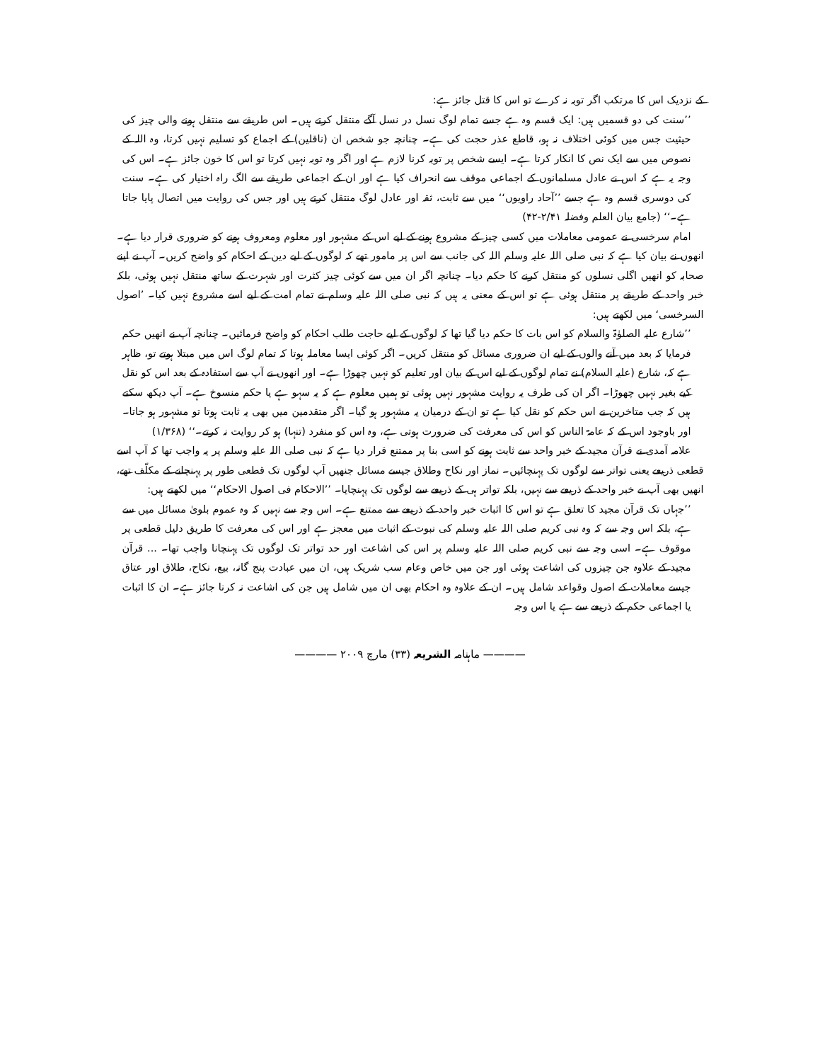کے نزدیک اس کا مرتکب اگر توبہ نہ کرے تو اس کا قتل جائز ہے:
’’سنت کی دو قسمیں ہیں: ایک قسم وہ ہے جسے تمام لوگ نسل در نسل آگے منتقل کرتے ہیں۔ اس طریقے سے منتقل ہونے والی چیز کی حیثیت جس میں کوئی اختلاف نہ ہو، قاطع عذر حجت کی ہے۔ چنانچہ جو شخص ان (ناقلین) کے اجماع کو تسلیم نہیں کرتا، وہ اللہ کے نصوص میں سے ایک نص کا انکار کرتا ہے۔ ایسے شخص پر توبہ کرنا لازم ہے اور اگر وہ توبہ نہیں کرتا تو اس کا خون جائز ہے۔ اس کی وجہ یہ ہے کہ اس نے عادل مسلمانوں کے اجماعی موقف سے انحراف کیا ہے اور ان کے اجماعی طریقے سے الگ راہ اختیار کی ہے۔ سنت کی دوسری قسم وہ ہے جسے ’’آحاد راویوں‘‘ میں سے ثابت، ثقہ اور عادل لوگ منتقل کرتے ہیں اور جس کی روایت میں اتصال پایا جاتا ہے۔‘‘ (جامع بیان العلم وفضلہ ۲/۴۱-۴۲)
امام سرخسی نے عمومی معاملات میں کسی چیز کے مشروع ہونے کے لیے اس کے مشہور اور معلوم ومعروف ہونے کو ضروری قرار دیا ہے۔ انھوں نے بیان کیا ہے کہ نبی صلی اللہ علیہ وسلم اللہ کی جانب سے اس پر مامور تھے کہ لوگوں کے لیے دین کے احکام کو واضح کریں۔ آپ نے اپنے صحابہ کو انھیں اگلی نسلوں کو منتقل کرنے کا حکم دیا۔ چنانچہ اگر ان میں سے کوئی چیز کثرت اور شہرت کے ساتھ منتقل نہیں ہوئی، بلکہ خبر واحد کے طریقے پر منتقل ہوئی ہے تو اس کے معنی یہ ہیں کہ نبی صلی اللہ علیہ وسلم نے تمام امت کے لیے اسے مشروع نہیں کیا۔ ’اصول السرخسی‘ میں لکھتے ہیں:
’’شارع علیہ الصلوٰۃ والسلام کو اس بات کا حکم دیا گیا تھا کہ لوگوں کے لیے حاجت طلب احکام کو واضح فرمائیں۔ چنانچہ آپ نے انھیں حکم فرمایا کہ بعد میں آنے والوں کے لیے ان ضروری مسائل کو منتقل کریں۔ اگر کوئی ایسا معاملہ ہوتا کہ تمام لوگ اس میں مبتلا ہوتے تو، ظاہر ہے کہ، شارع (علیہ السلام) نے تمام لوگوں کے لیے اس کے بیان اور تعلیم کو نہیں چھوڑا ہے۔ اور انھوں نے آپ سے استفادہ کے بعد اس کو نقل کیے بغیر نہیں چھوڑا۔ اگر ان کی طرف یہ روایت مشہور نہیں ہوئی تو ہمیں معلوم ہے کہ یہ سہو ہے یا حکم منسوخ ہے۔ آپ دیکھ سکتے ہیں کہ جب متاخرین نے اس حکم کو نقل کیا ہے تو ان کے درمیان یہ مشہور ہو گیا۔ اگر متقدمین میں بھی یہ ثابت ہوتا تو مشہور ہو جاتا۔ اور باوجود اس کے کہ عامۃ الناس کو اس کی معرفت کی ضرورت ہوتی ہے، وہ اس کو منفرد (تنہا) ہو کر روایت نہ کرتے۔‘‘ (۱/۳۶۸)
علامہ آمدی نے قرآن مجید کے خبر واحد سے ثابت ہونے کو اسی بنا پر ممتنع قرار دیا ہے کہ نبی صلی اللہ علیہ وسلم پر یہ واجب تھا کہ آپ اسے قطعی ذریعے یعنی تواتر سے لوگوں تک پہنچائیں۔ نماز اور نکاح وطلاق جیسے مسائل جنھیں آپ لوگوں تک قطعی طور پر پہنچانے کے مکلّف تھے، انھیں بھی آپ نے خبر واحد کے ذریعے سے نہیں، بلکہ تواتر ہی کے ذریعے سے لوگوں تک پہنچایا۔ ’’الاحکام فی اصول الاحکام‘‘ میں لکھتے ہیں:
’’جہاں تک قرآن مجید کا تعلق ہے تو اس کا اثبات خبر واحد کے ذریعے سے ممتنع ہے۔ اس وجہ سے نہیں کہ وہ عموم بلویٰ مسائل میں سے ہے، بلکہ اس وجہ سے کہ وہ نبی کریم صلی اللہ علیہ وسلم کی نبوت کے اثبات میں معجز ہے اور اس کی معرفت کا طریق دلیل قطعی پر موقوف ہے۔ اسی وجہ سے نبی کریم صلی اللہ علیہ وسلم پر اس کی اشاعت اور حد تواتر تک لوگوں تک پہنچانا واجب تھا۔ ... قرآن مجید کے علاوہ جن چیزوں کی اشاعت ہوئی اور جن میں خاص وعام سب شریک ہیں، ان میں عبادت پنج گانہ، بیع، نکاح، طلاق اور عتاق جیسے معاملات کے اصول وقواعد شامل ہیں۔ ان کے علاوہ وہ احکام بھی ان میں شامل ہیں جن کی اشاعت نہ کرنا جائز ہے۔ ان کا اثبات یا اجماعی حکم کے ذریعے سے ہے یا اس وجہ
———— ماہنامہ الشریعہ (۳۳) مارچ ۲۰۰۹ ————